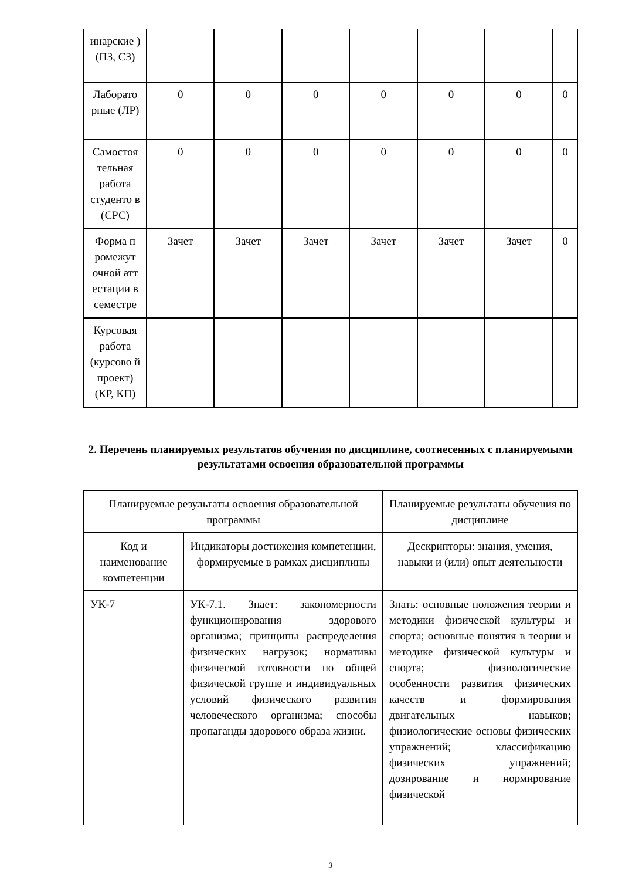| инарские ) (ПЗ, СЗ) | | | | | | | |
| Лаборато рные (ЛР) | 0 | 0 | 0 | 0 | 0 | 0 | 0 |
| Самостоя тельная работа студенто в (СРС) | 0 | 0 | 0 | 0 | 0 | 0 | 0 |
| Форма п ромежут очной атт естации в семестре | Зачет | Зачет | Зачет | Зачет | Зачет | Зачет | 0 |
| Курсовая работа (курсово й проект) (КР, КП) | | | | | | | |
2. Перечень планируемых результатов обучения по дисциплине, соотнесенных с планируемыми результатами освоения образовательной программы
| Планируемые результаты освоения образовательной программы | | Планируемые результаты обучения по дисциплине |
| --- | --- | --- |
| Код и наименование компетенции | Индикаторы достижения компетенции, формируемые в рамках дисциплины | Дескрипторы: знания, умения, навыки и (или) опыт деятельности |
| УК-7 | УК-7.1. Знает: закономерности функционирования здорового организма; принципы распределения физических нагрузок; нормативы физической готовности по общей физической группе и индивидуальных условий физического развития человеческого организма; способы пропаганды здорового образа жизни. | Знать: основные положения теории и методики физической культуры и спорта; основные понятия в теории и методике физической культуры и спорта; физиологические особенности развития физических качеств и формирования двигательных навыков; физиологические основы физических упражнений; классификацию физических упражнений; дозирование и нормирование физической |
3